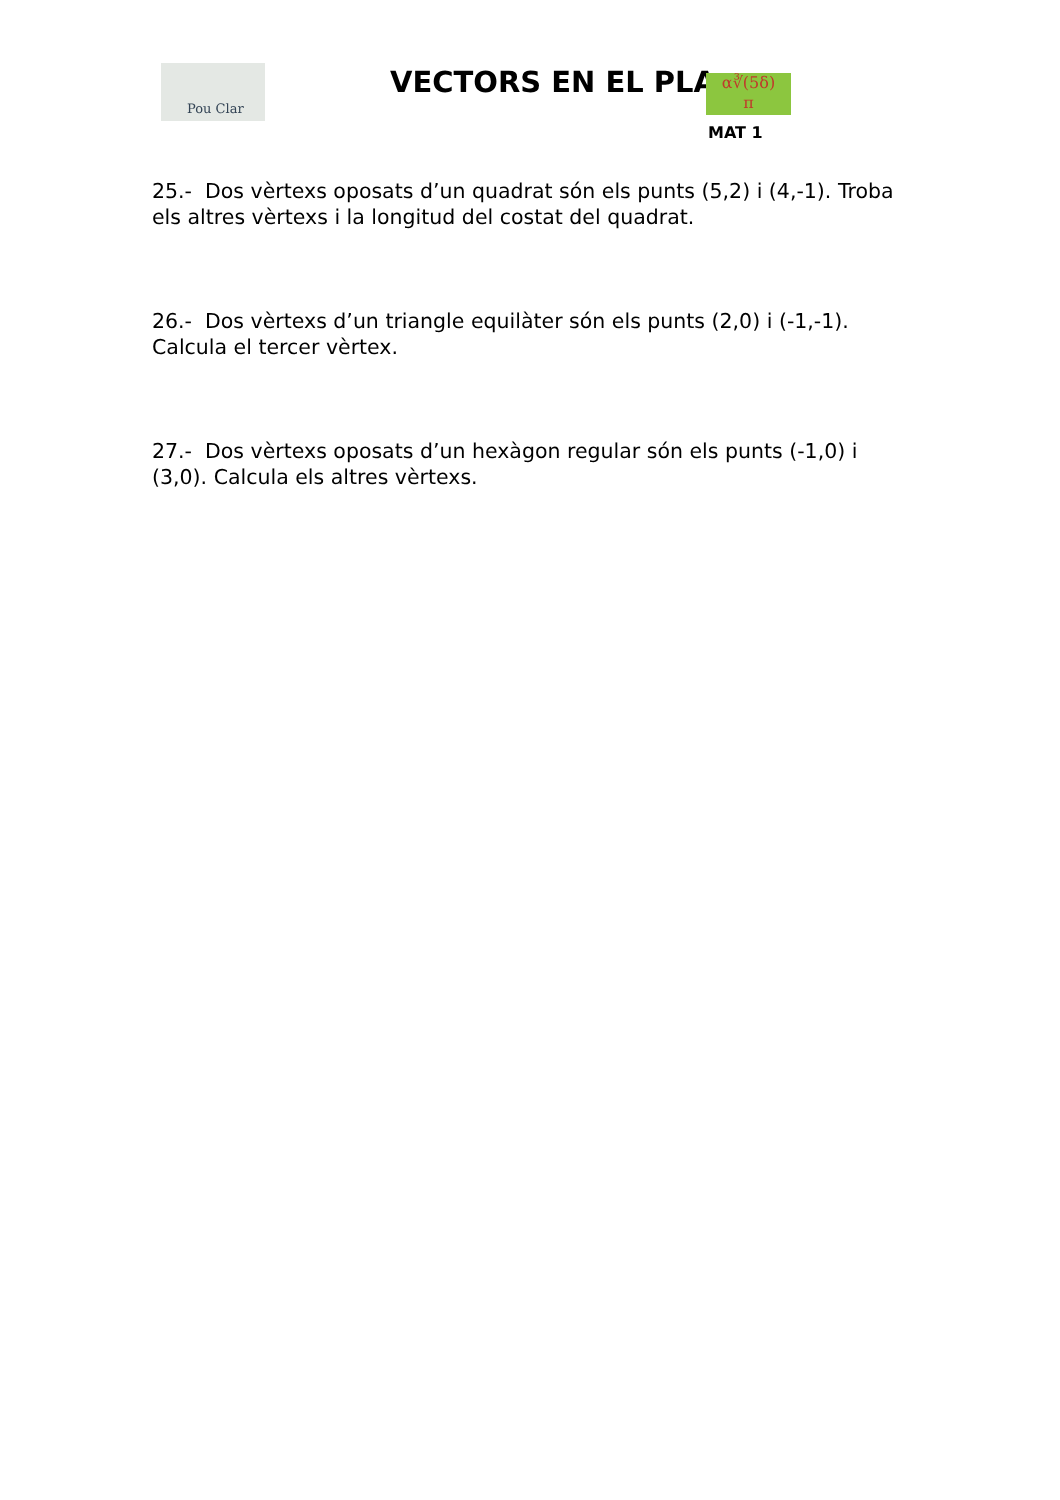Pou Clar
VECTORS EN EL PLA
α∛(5δ)
π
MAT 1
25.- Dos vèrtexs oposats d’un quadrat són els punts (5,2) i (4,-1). Troba els altres vèrtexs i la longitud del costat del quadrat.
26.- Dos vèrtexs d’un triangle equilàter són els punts (2,0) i (-1,-1). Calcula el tercer vèrtex.
27.- Dos vèrtexs oposats d’un hexàgon regular són els punts (-1,0) i (3,0). Calcula els altres vèrtexs.